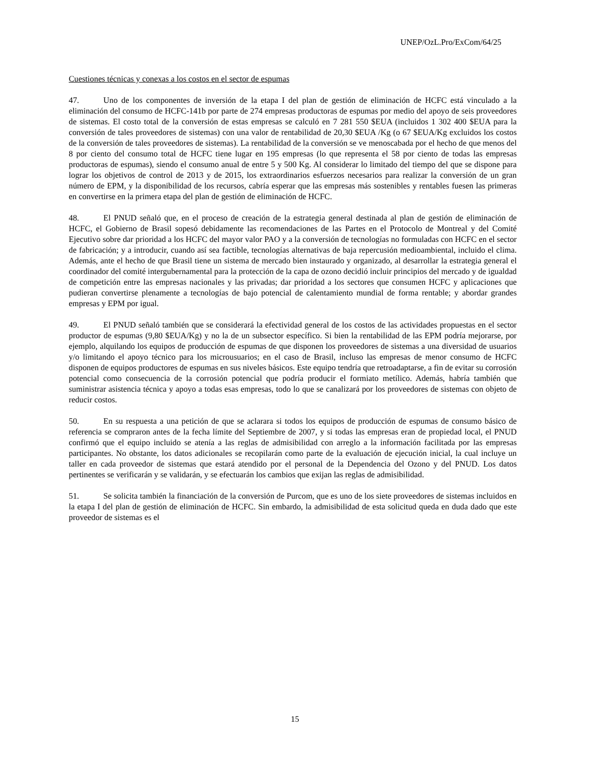UNEP/OzL.Pro/ExCom/64/25
Cuestiones técnicas y conexas a los costos en el sector de espumas
47. Uno de los componentes de inversión de la etapa I del plan de gestión de eliminación de HCFC está vinculado a la eliminación del consumo de HCFC-141b por parte de 274 empresas productoras de espumas por medio del apoyo de seis proveedores de sistemas. El costo total de la conversión de estas empresas se calculó en 7 281 550 $EUA (incluidos 1 302 400 $EUA para la conversión de tales proveedores de sistemas) con una valor de rentabilidad de 20,30 $EUA /Kg (o 67 $EUA/Kg excluidos los costos de la conversión de tales proveedores de sistemas). La rentabilidad de la conversión se ve menoscabada por el hecho de que menos del 8 por ciento del consumo total de HCFC tiene lugar en 195 empresas (lo que representa el 58 por ciento de todas las empresas productoras de espumas), siendo el consumo anual de entre 5 y 500 Kg. Al considerar lo limitado del tiempo del que se dispone para lograr los objetivos de control de 2013 y de 2015, los extraordinarios esfuerzos necesarios para realizar la conversión de un gran número de EPM, y la disponibilidad de los recursos, cabría esperar que las empresas más sostenibles y rentables fuesen las primeras en convertirse en la primera etapa del plan de gestión de eliminación de HCFC.
48. El PNUD señaló que, en el proceso de creación de la estrategia general destinada al plan de gestión de eliminación de HCFC, el Gobierno de Brasil sopesó debidamente las recomendaciones de las Partes en el Protocolo de Montreal y del Comité Ejecutivo sobre dar prioridad a los HCFC del mayor valor PAO y a la conversión de tecnologías no formuladas con HCFC en el sector de fabricación; y a introducir, cuando así sea factible, tecnologías alternativas de baja repercusión medioambiental, incluido el clima. Además, ante el hecho de que Brasil tiene un sistema de mercado bien instaurado y organizado, al desarrollar la estrategia general el coordinador del comité intergubernamental para la protección de la capa de ozono decidió incluir principios del mercado y de igualdad de competición entre las empresas nacionales y las privadas; dar prioridad a los sectores que consumen HCFC y aplicaciones que pudieran convertirse plenamente a tecnologías de bajo potencial de calentamiento mundial de forma rentable; y abordar grandes empresas y EPM por igual.
49. El PNUD señaló también que se considerará la efectividad general de los costos de las actividades propuestas en el sector productor de espumas (9,80 $EUA/Kg) y no la de un subsector específico. Si bien la rentabilidad de las EPM podría mejorarse, por ejemplo, alquilando los equipos de producción de espumas de que disponen los proveedores de sistemas a una diversidad de usuarios y/o limitando el apoyo técnico para los microusuarios; en el caso de Brasil, incluso las empresas de menor consumo de HCFC disponen de equipos productores de espumas en sus niveles básicos. Este equipo tendría que retroadaptarse, a fin de evitar su corrosión potencial como consecuencia de la corrosión potencial que podría producir el formiato metílico. Además, habría también que suministrar asistencia técnica y apoyo a todas esas empresas, todo lo que se canalizará por los proveedores de sistemas con objeto de reducir costos.
50. En su respuesta a una petición de que se aclarara si todos los equipos de producción de espumas de consumo básico de referencia se compraron antes de la fecha límite del Septiembre de 2007, y si todas las empresas eran de propiedad local, el PNUD confirmó que el equipo incluido se atenía a las reglas de admisibilidad con arreglo a la información facilitada por las empresas participantes. No obstante, los datos adicionales se recopilarán como parte de la evaluación de ejecución inicial, la cual incluye un taller en cada proveedor de sistemas que estará atendido por el personal de la Dependencia del Ozono y del PNUD. Los datos pertinentes se verificarán y se validarán, y se efectuarán los cambios que exijan las reglas de admisibilidad.
51. Se solicita también la financiación de la conversión de Purcom, que es uno de los siete proveedores de sistemas incluidos en la etapa I del plan de gestión de eliminación de HCFC. Sin embardo, la admisibilidad de esta solicitud queda en duda dado que este proveedor de sistemas es el
15